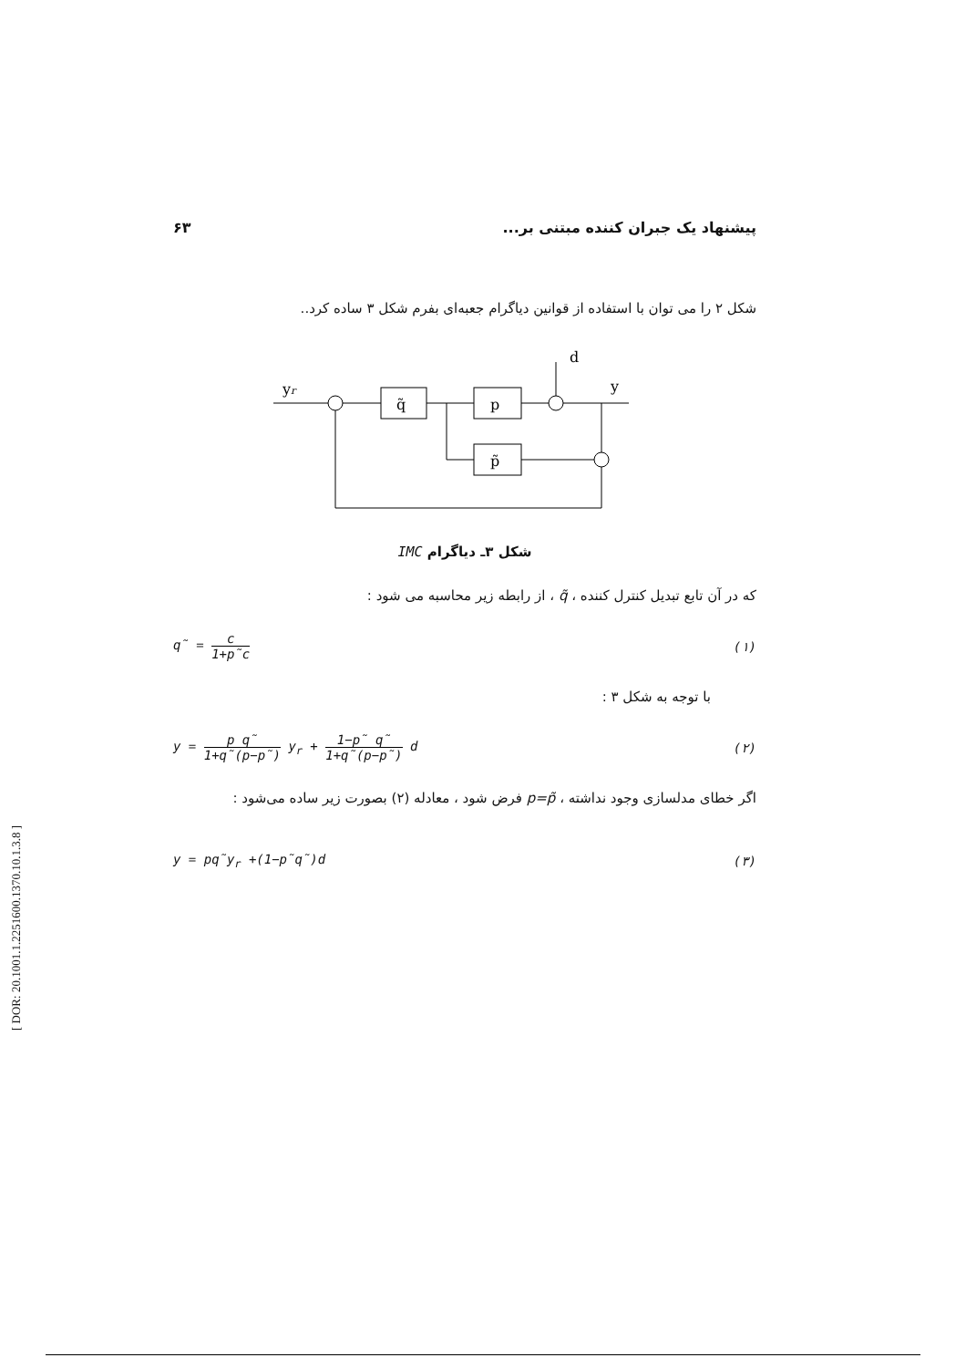پیشنهاد یک جبران کننده مبتنی بر... ۶۳
شکل ۲ را می توان با استفاده از قوانین دیاگرام جعبه‌ای بفرم شکل ۳ ساده کرد..
yr
q̃
p
p̃
d
y
شکل ۳ـ دیاگرام IMC
که در آن تابع تبدیل کنترل کننده ، q̃ ، از رابطه زیر محاسبه می شود :
q̃ = c 1+p̃c (۱)
با توجه به شکل ۳ :
y = p q̃ 1+q̃(p−p̃) y<sub>r</sub> + 1−p̃ q̃ 1+q̃(p−p̃) d (۲)
اگر خطای مدلسازی وجود نداشته ، p=p̃ فرض شود ، معادله (۲) بصورت زیر ساده می‌شود :
y = pq̃y<sub>r</sub> +(1−p̃q̃)d (۳)
[ DOR: 20.1001.1.2251600.1370.10.1.3.8 ]